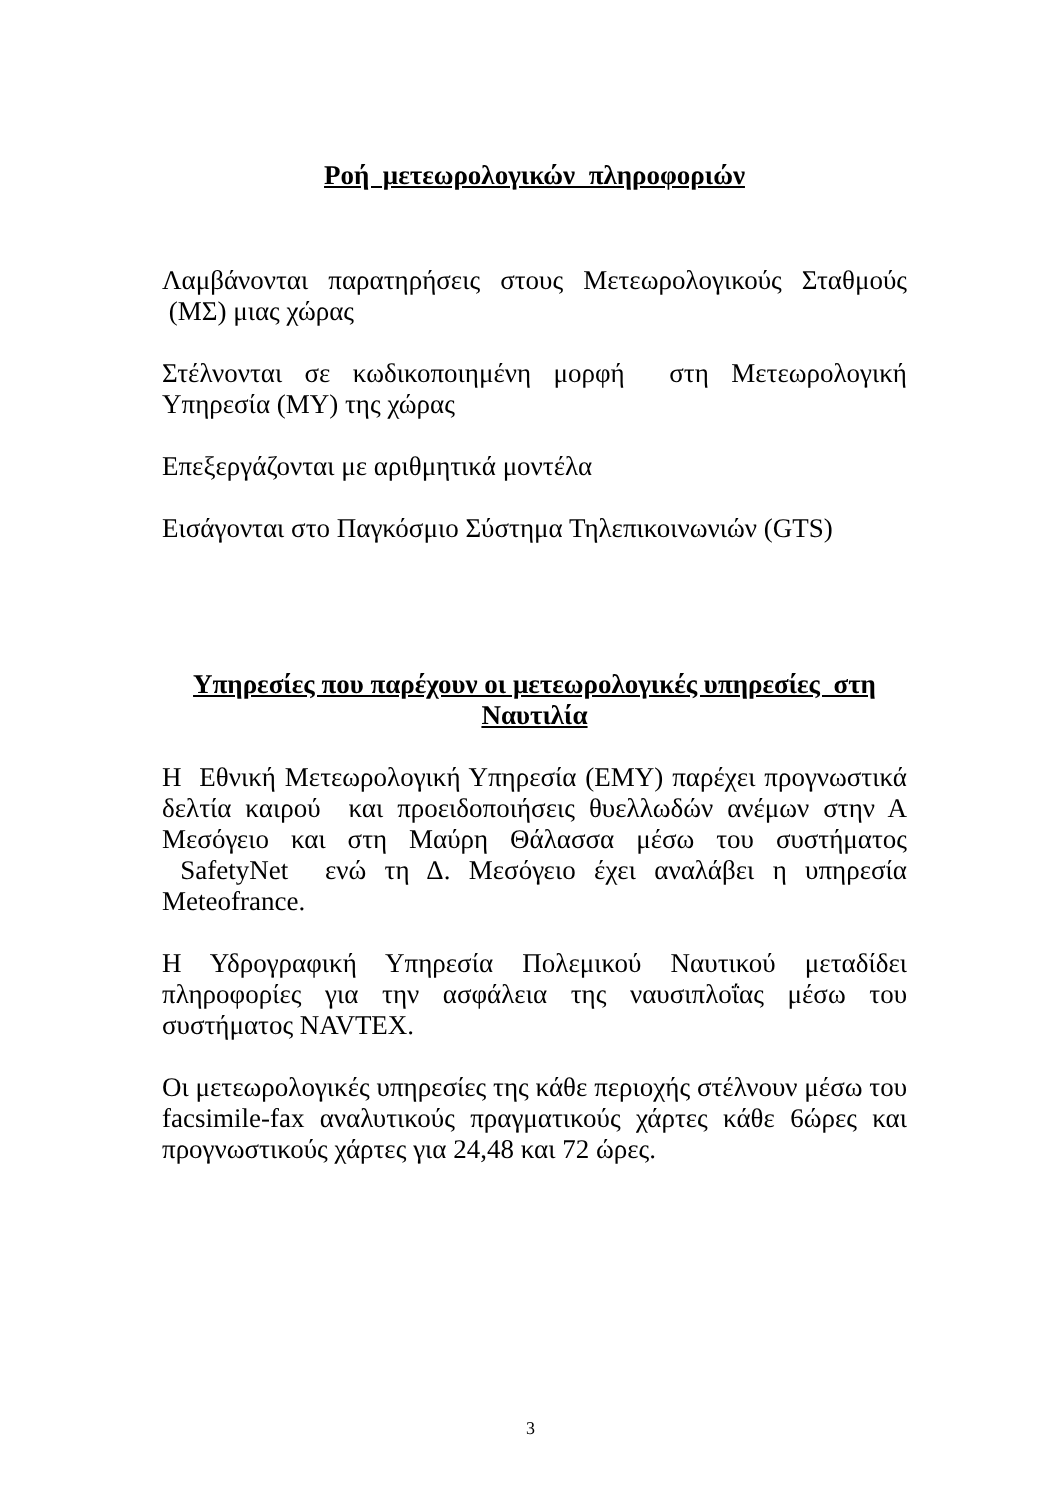Ροή μετεωρολογικών πληροφοριών
Λαμβάνονται παρατηρήσεις στους Μετεωρολογικούς Σταθμούς (ΜΣ) μιας χώρας
Στέλνονται σε κωδικοποιημένη μορφή στη Μετεωρολογική Υπηρεσία (ΜΥ) της χώρας
Επεξεργάζονται με αριθμητικά μοντέλα
Εισάγονται στο Παγκόσμιο Σύστημα Τηλεπικοινωνιών (GTS)
Υπηρεσίες που παρέχουν οι μετεωρολογικές υπηρεσίες στη Ναυτιλία
Η Εθνική Μετεωρολογική Υπηρεσία (ΕΜΥ) παρέχει προγνωστικά δελτία καιρού και προειδοποιήσεις θυελλωδών ανέμων στην Α Μεσόγειο και στη Μαύρη Θάλασσα μέσω του συστήματος SafetyNet ενώ τη Δ. Μεσόγειο έχει αναλάβει η υπηρεσία Meteofrance.
Η Υδρογραφική Υπηρεσία Πολεμικού Ναυτικού μεταδίδει πληροφορίες για την ασφάλεια της ναυσιπλοΐας μέσω του συστήματος NAVTEX.
Οι μετεωρολογικές υπηρεσίες της κάθε περιοχής στέλνουν μέσω του facsimile-fax αναλυτικούς πραγματικούς χάρτες κάθε 6ώρες και προγνωστικούς χάρτες για 24,48 και 72 ώρες.
3